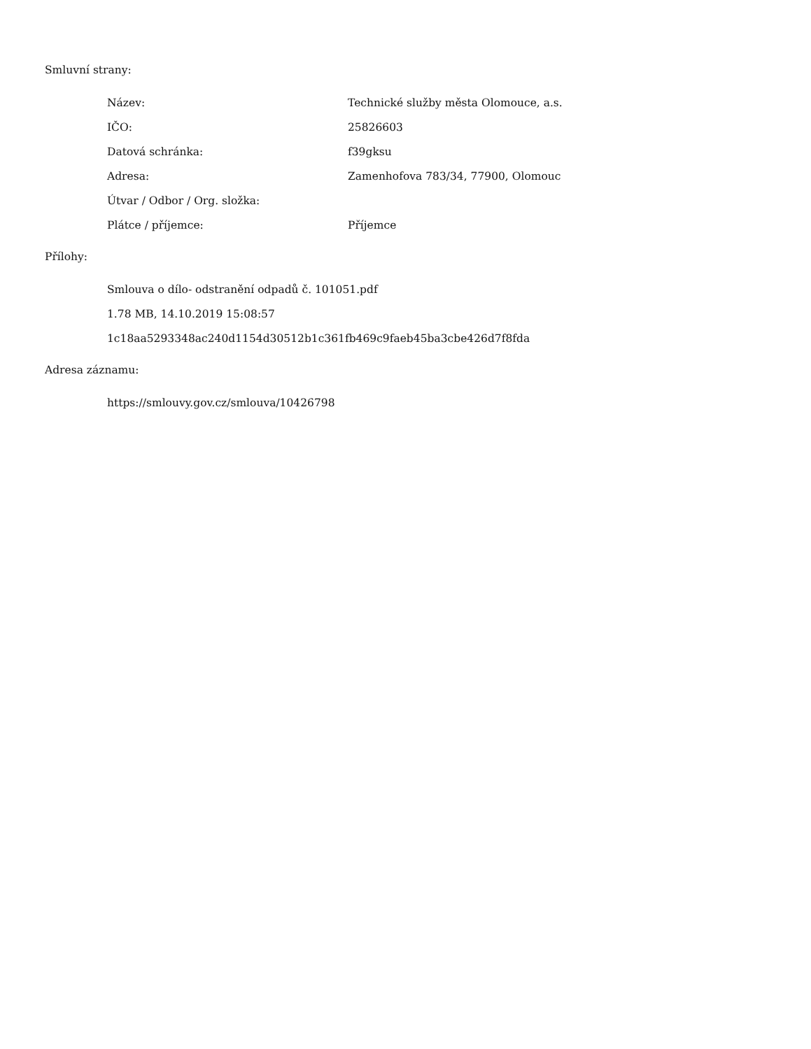Smluvní strany:
| Název: | Technické služby města Olomouce, a.s. |
| IČO: | 25826603 |
| Datová schránka: | f39gksu |
| Adresa: | Zamenhofova 783/34, 77900, Olomouc |
| Útvar / Odbor / Org. složka: | |
| Plátce / příjemce: | Příjemce |
Přílohy:
Smlouva o dílo- odstranění odpadů č. 101051.pdf
1.78 MB, 14.10.2019 15:08:57
1c18aa5293348ac240d1154d30512b1c361fb469c9faeb45ba3cbe426d7f8fda
Adresa záznamu:
https://smlouvy.gov.cz/smlouva/10426798